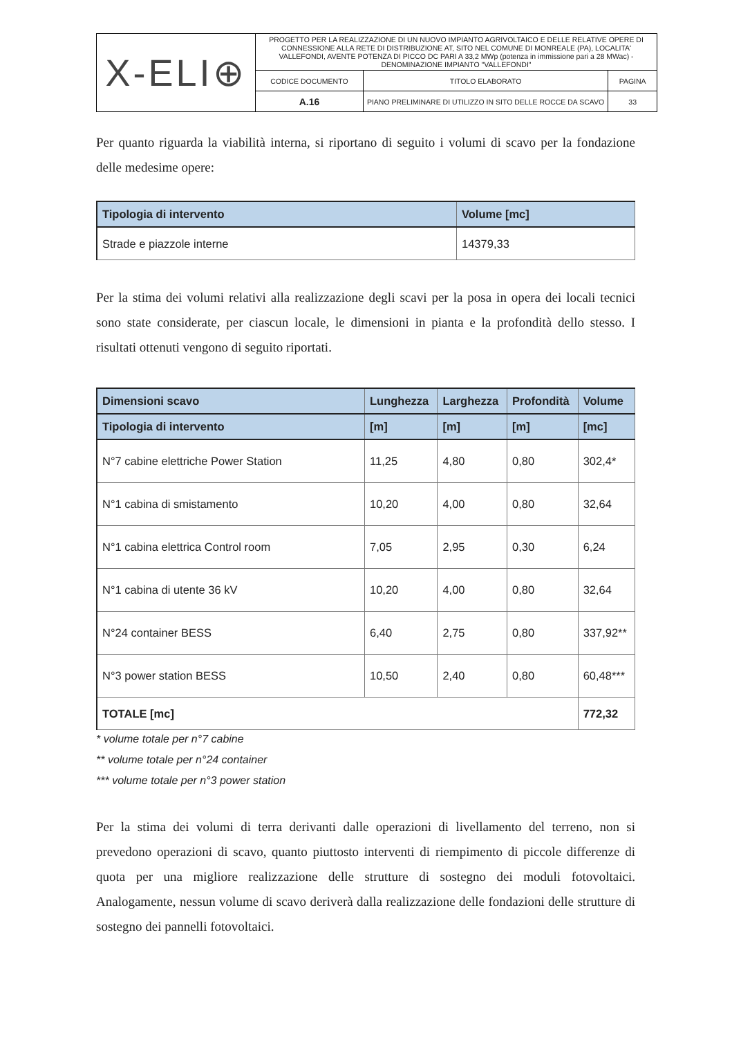| X-ELI⊕ | PROGETTO PER LA REALIZZAZIONE DI UN NUOVO IMPIANTO AGRIVOLTAICO E DELLE RELATIVE OPERE DI CONNESSIONE ALLA RETE DI DISTRIBUZIONE AT, SITO NEL COMUNE DI MONREALE (PA), LOCALITA' VALLEFONDI, AVENTE POTENZA DI PICCO DC PARI A 33,2 MWp (potenza in immissione pari a 28 MWac) - DENOMINAZIONE IMPIANTO "VALLEFONDI" | | |
| | CODICE DOCUMENTO | TITOLO ELABORATO | PAGINA |
| | A.16 | PIANO PRELIMINARE DI UTILIZZO IN SITO DELLE ROCCE DA SCAVO | 33 |
Per quanto riguarda la viabilità interna, si riportano di seguito i volumi di scavo per la fondazione delle medesime opere:
| Tipologia di intervento | Volume [mc] |
| --- | --- |
| Strade e piazzole interne | 14379,33 |
Per la stima dei volumi relativi alla realizzazione degli scavi per la posa in opera dei locali tecnici sono state considerate, per ciascun locale, le dimensioni in pianta e la profondità dello stesso. I risultati ottenuti vengono di seguito riportati.
| Dimensioni scavo | Lunghezza | Larghezza | Profondità | Volume |
| --- | --- | --- | --- | --- |
| Tipologia di intervento | [m] | [m] | [m] | [mc] |
| N°7 cabine elettriche Power Station | 11,25 | 4,80 | 0,80 | 302,4* |
| N°1 cabina di smistamento | 10,20 | 4,00 | 0,80 | 32,64 |
| N°1 cabina elettrica Control room | 7,05 | 2,95 | 0,30 | 6,24 |
| N°1 cabina di utente 36 kV | 10,20 | 4,00 | 0,80 | 32,64 |
| N°24 container BESS | 6,40 | 2,75 | 0,80 | 337,92** |
| N°3 power station BESS | 10,50 | 2,40 | 0,80 | 60,48*** |
| TOTALE [mc] | | | | 772,32 |
* volume totale per n°7 cabine
** volume totale per n°24 container
*** volume totale per n°3 power station
Per la stima dei volumi di terra derivanti dalle operazioni di livellamento del terreno, non si prevedono operazioni di scavo, quanto piuttosto interventi di riempimento di piccole differenze di quota per una migliore realizzazione delle strutture di sostegno dei moduli fotovoltaici. Analogamente, nessun volume di scavo deriverà dalla realizzazione delle fondazioni delle strutture di sostegno dei pannelli fotovoltaici.